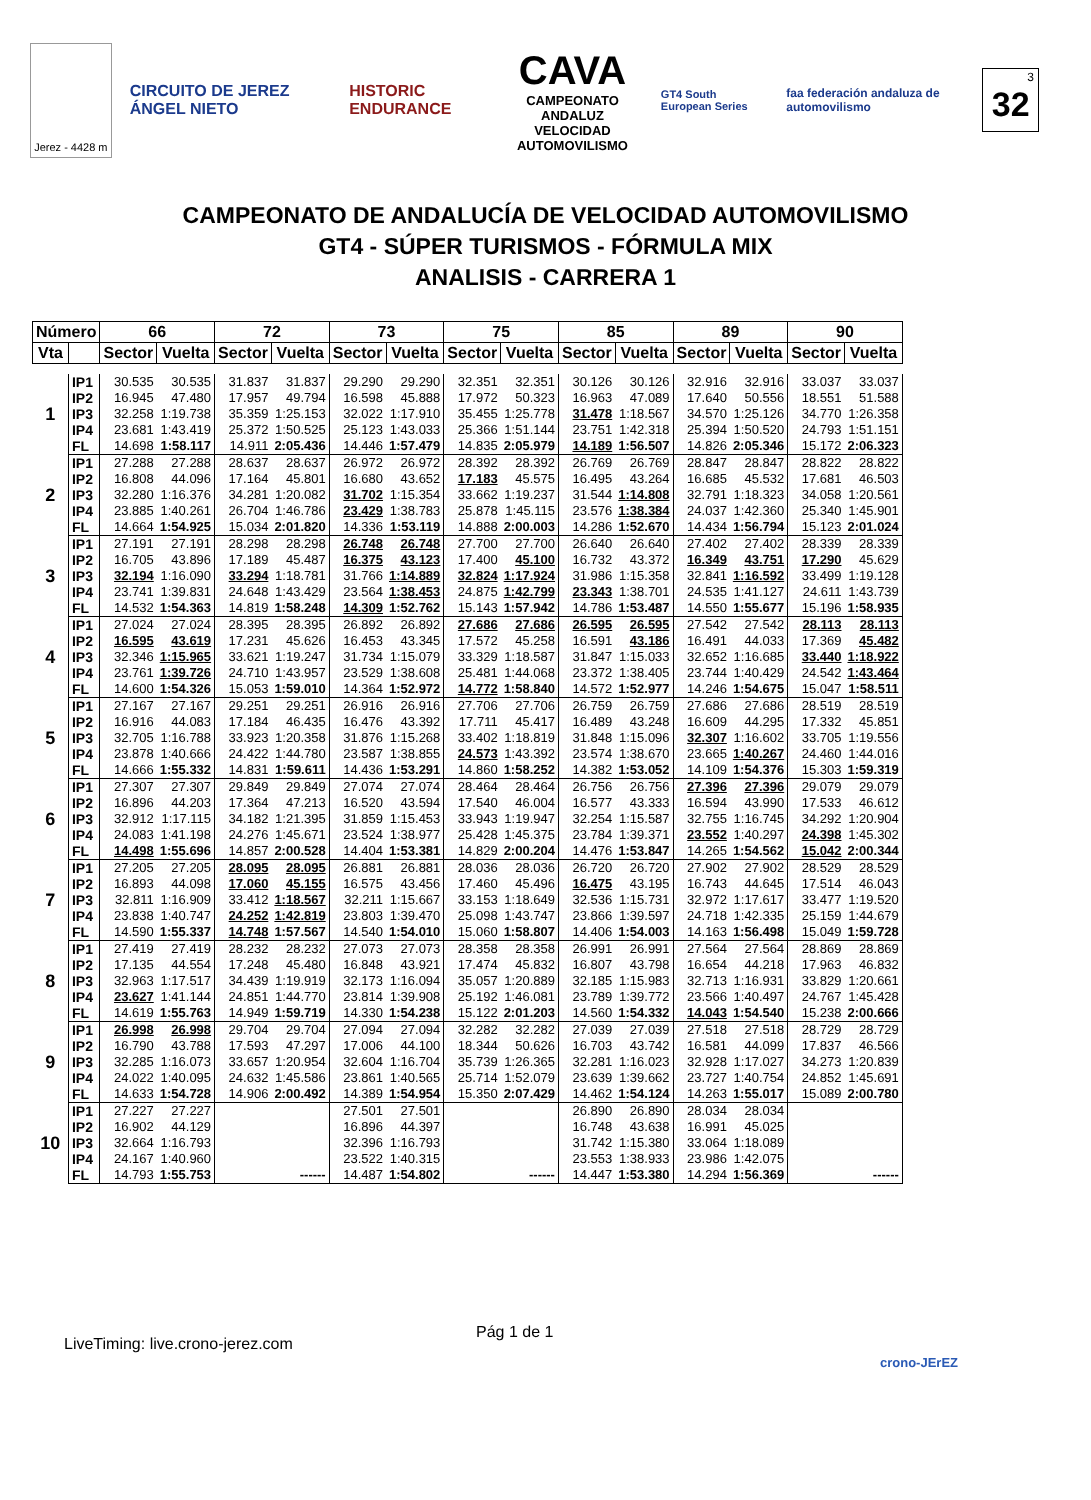Jerez - 4428 m
CIRCUITO DE JEREZ ÁNGEL NIETO HISTORIC ENDURANCE
CAVA
CAMPEONATO ANDALUZ
VELOCIDAD AUTOMOVILISMO
GT4 South European Series
faa federación andaluza de automovilismo
3 32
CAMPEONATO DE ANDALUCÍA DE VELOCIDAD AUTOMOVILISMO
GT4 - SÚPER TURISMOS - FÓRMULA MIX
ANALISIS - CARRERA 1
| Número | | 66 | | 72 | | 73 | | 75 | | 85 | | 89 | | 90 | |
| --- | --- | --- | --- | --- | --- | --- | --- | --- | --- | --- | --- | --- | --- | --- | --- |
| Vta | | Sector | Vuelta | Sector | Vuelta | Sector | Vuelta | Sector | Vuelta | Sector | Vuelta | Sector | Vuelta | Sector | Vuelta |
| 1 | IP1 | 30.535 | 30.535 | 31.837 | 31.837 | 29.290 | 29.290 | 32.351 | 32.351 | 30.126 | 30.126 | 32.916 | 32.916 | 33.037 | 33.037 |
| | IP2 | 16.945 | 47.480 | 17.957 | 49.794 | 16.598 | 45.888 | 17.972 | 50.323 | 16.963 | 47.089 | 17.640 | 50.556 | 18.551 | 51.588 |
| | IP3 | 32.258 | 1:19.738 | 35.359 | 1:25.153 | 32.022 | 1:17.910 | 35.455 | 1:25.778 | 31.478 | 1:18.567 | 34.570 | 1:25.126 | 34.770 | 1:26.358 |
| | IP4 | 23.681 | 1:43.419 | 25.372 | 1:50.525 | 25.123 | 1:43.033 | 25.366 | 1:51.144 | 23.751 | 1:42.318 | 25.394 | 1:50.520 | 24.793 | 1:51.151 |
| | FL | 14.698 | 1:58.117 | 14.911 | 2:05.436 | 14.446 | 1:57.479 | 14.835 | 2:05.979 | 14.189 | 1:56.507 | 14.826 | 2:05.346 | 15.172 | 2:06.323 |
| 2 | IP1 | 27.288 | 27.288 | 28.637 | 28.637 | 26.972 | 26.972 | 28.392 | 28.392 | 26.769 | 26.769 | 28.847 | 28.847 | 28.822 | 28.822 |
| | IP2 | 16.808 | 44.096 | 17.164 | 45.801 | 16.680 | 43.652 | 17.183 | 45.575 | 16.495 | 43.264 | 16.685 | 45.532 | 17.681 | 46.503 |
| | IP3 | 32.280 | 1:16.376 | 34.281 | 1:20.082 | 31.702 | 1:15.354 | 33.662 | 1:19.237 | 31.544 | 1:14.808 | 32.791 | 1:18.323 | 34.058 | 1:20.561 |
| | IP4 | 23.885 | 1:40.261 | 26.704 | 1:46.786 | 23.429 | 1:38.783 | 25.878 | 1:45.115 | 23.576 | 1:38.384 | 24.037 | 1:42.360 | 25.340 | 1:45.901 |
| | FL | 14.664 | 1:54.925 | 15.034 | 2:01.820 | 14.336 | 1:53.119 | 14.888 | 2:00.003 | 14.286 | 1:52.670 | 14.434 | 1:56.794 | 15.123 | 2:01.024 |
| 3 | IP1 | 27.191 | 27.191 | 28.298 | 28.298 | 26.748 | 26.748 | 27.700 | 27.700 | 26.640 | 26.640 | 27.402 | 27.402 | 28.339 | 28.339 |
| | IP2 | 16.705 | 43.896 | 17.189 | 45.487 | 16.375 | 43.123 | 17.400 | 45.100 | 16.732 | 43.372 | 16.349 | 43.751 | 17.290 | 45.629 |
| | IP3 | 32.194 | 1:16.090 | 33.294 | 1:18.781 | 31.766 | 1:14.889 | 32.824 | 1:17.924 | 31.986 | 1:15.358 | 32.841 | 1:16.592 | 33.499 | 1:19.128 |
| | IP4 | 23.741 | 1:39.831 | 24.648 | 1:43.429 | 23.564 | 1:38.453 | 24.875 | 1:42.799 | 23.343 | 1:38.701 | 24.535 | 1:41.127 | 24.611 | 1:43.739 |
| | FL | 14.532 | 1:54.363 | 14.819 | 1:58.248 | 14.309 | 1:52.762 | 15.143 | 1:57.942 | 14.786 | 1:53.487 | 14.550 | 1:55.677 | 15.196 | 1:58.935 |
| 4 | IP1 | 27.024 | 27.024 | 28.395 | 28.395 | 26.892 | 26.892 | 27.686 | 27.686 | 26.595 | 26.595 | 27.542 | 27.542 | 28.113 | 28.113 |
| | IP2 | 16.595 | 43.619 | 17.231 | 45.626 | 16.453 | 43.345 | 17.572 | 45.258 | 16.591 | 43.186 | 16.491 | 44.033 | 17.369 | 45.482 |
| | IP3 | 32.346 | 1:15.965 | 33.621 | 1:19.247 | 31.734 | 1:15.079 | 33.329 | 1:18.587 | 31.847 | 1:15.033 | 32.652 | 1:16.685 | 33.440 | 1:18.922 |
| | IP4 | 23.761 | 1:39.726 | 24.710 | 1:43.957 | 23.529 | 1:38.608 | 25.481 | 1:44.068 | 23.372 | 1:38.405 | 23.744 | 1:40.429 | 24.542 | 1:43.464 |
| | FL | 14.600 | 1:54.326 | 15.053 | 1:59.010 | 14.364 | 1:52.972 | 14.772 | 1:58.840 | 14.572 | 1:52.977 | 14.246 | 1:54.675 | 15.047 | 1:58.511 |
| 5 | IP1 | 27.167 | 27.167 | 29.251 | 29.251 | 26.916 | 26.916 | 27.706 | 27.706 | 26.759 | 26.759 | 27.686 | 27.686 | 28.519 | 28.519 |
| | IP2 | 16.916 | 44.083 | 17.184 | 46.435 | 16.476 | 43.392 | 17.711 | 45.417 | 16.489 | 43.248 | 16.609 | 44.295 | 17.332 | 45.851 |
| | IP3 | 32.705 | 1:16.788 | 33.923 | 1:20.358 | 31.876 | 1:15.268 | 33.402 | 1:18.819 | 31.848 | 1:15.096 | 32.307 | 1:16.602 | 33.705 | 1:19.556 |
| | IP4 | 23.878 | 1:40.666 | 24.422 | 1:44.780 | 23.587 | 1:38.855 | 24.573 | 1:43.392 | 23.574 | 1:38.670 | 23.665 | 1:40.267 | 24.460 | 1:44.016 |
| | FL | 14.666 | 1:55.332 | 14.831 | 1:59.611 | 14.436 | 1:53.291 | 14.860 | 1:58.252 | 14.382 | 1:53.052 | 14.109 | 1:54.376 | 15.303 | 1:59.319 |
| 6 | IP1 | 27.307 | 27.307 | 29.849 | 29.849 | 27.074 | 27.074 | 28.464 | 28.464 | 26.756 | 26.756 | 27.396 | 27.396 | 29.079 | 29.079 |
| | IP2 | 16.896 | 44.203 | 17.364 | 47.213 | 16.520 | 43.594 | 17.540 | 46.004 | 16.577 | 43.333 | 16.594 | 43.990 | 17.533 | 46.612 |
| | IP3 | 32.912 | 1:17.115 | 34.182 | 1:21.395 | 31.859 | 1:15.453 | 33.943 | 1:19.947 | 32.254 | 1:15.587 | 32.755 | 1:16.745 | 34.292 | 1:20.904 |
| | IP4 | 24.083 | 1:41.198 | 24.276 | 1:45.671 | 23.524 | 1:38.977 | 25.428 | 1:45.375 | 23.784 | 1:39.371 | 23.552 | 1:40.297 | 24.398 | 1:45.302 |
| | FL | 14.498 | 1:55.696 | 14.857 | 2:00.528 | 14.404 | 1:53.381 | 14.829 | 2:00.204 | 14.476 | 1:53.847 | 14.265 | 1:54.562 | 15.042 | 2:00.344 |
| 7 | IP1 | 27.205 | 27.205 | 28.095 | 28.095 | 26.881 | 26.881 | 28.036 | 28.036 | 26.720 | 26.720 | 27.902 | 27.902 | 28.529 | 28.529 |
| | IP2 | 16.893 | 44.098 | 17.060 | 45.155 | 16.575 | 43.456 | 17.460 | 45.496 | 16.475 | 43.195 | 16.743 | 44.645 | 17.514 | 46.043 |
| | IP3 | 32.811 | 1:16.909 | 33.412 | 1:18.567 | 32.211 | 1:15.667 | 33.153 | 1:18.649 | 32.536 | 1:15.731 | 32.972 | 1:17.617 | 33.477 | 1:19.520 |
| | IP4 | 23.838 | 1:40.747 | 24.252 | 1:42.819 | 23.803 | 1:39.470 | 25.098 | 1:43.747 | 23.866 | 1:39.597 | 24.718 | 1:42.335 | 25.159 | 1:44.679 |
| | FL | 14.590 | 1:55.337 | 14.748 | 1:57.567 | 14.540 | 1:54.010 | 15.060 | 1:58.807 | 14.406 | 1:54.003 | 14.163 | 1:56.498 | 15.049 | 1:59.728 |
| 8 | IP1 | 27.419 | 27.419 | 28.232 | 28.232 | 27.073 | 27.073 | 28.358 | 28.358 | 26.991 | 26.991 | 27.564 | 27.564 | 28.869 | 28.869 |
| | IP2 | 17.135 | 44.554 | 17.248 | 45.480 | 16.848 | 43.921 | 17.474 | 45.832 | 16.807 | 43.798 | 16.654 | 44.218 | 17.963 | 46.832 |
| | IP3 | 32.963 | 1:17.517 | 34.439 | 1:19.919 | 32.173 | 1:16.094 | 35.057 | 1:20.889 | 32.185 | 1:15.983 | 32.713 | 1:16.931 | 33.829 | 1:20.661 |
| | IP4 | 23.627 | 1:41.144 | 24.851 | 1:44.770 | 23.814 | 1:39.908 | 25.192 | 1:46.081 | 23.789 | 1:39.772 | 23.566 | 1:40.497 | 24.767 | 1:45.428 |
| | FL | 14.619 | 1:55.763 | 14.949 | 1:59.719 | 14.330 | 1:54.238 | 15.122 | 2:01.203 | 14.560 | 1:54.332 | 14.043 | 1:54.540 | 15.238 | 2:00.666 |
| 9 | IP1 | 26.998 | 26.998 | 29.704 | 29.704 | 27.094 | 27.094 | 32.282 | 32.282 | 27.039 | 27.039 | 27.518 | 27.518 | 28.729 | 28.729 |
| | IP2 | 16.790 | 43.788 | 17.593 | 47.297 | 17.006 | 44.100 | 18.344 | 50.626 | 16.703 | 43.742 | 16.581 | 44.099 | 17.837 | 46.566 |
| | IP3 | 32.285 | 1:16.073 | 33.657 | 1:20.954 | 32.604 | 1:16.704 | 35.739 | 1:26.365 | 32.281 | 1:16.023 | 32.928 | 1:17.027 | 34.273 | 1:20.839 |
| | IP4 | 24.022 | 1:40.095 | 24.632 | 1:45.586 | 23.861 | 1:40.565 | 25.714 | 1:52.079 | 23.639 | 1:39.662 | 23.727 | 1:40.754 | 24.852 | 1:45.691 |
| | FL | 14.633 | 1:54.728 | 14.906 | 2:00.492 | 14.389 | 1:54.954 | 15.350 | 2:07.429 | 14.462 | 1:54.124 | 14.263 | 1:55.017 | 15.089 | 2:00.780 |
| 10 | IP1 | 27.227 | 27.227 | | | 27.501 | 27.501 | | | 26.890 | 26.890 | 28.034 | 28.034 | | |
| | IP2 | 16.902 | 44.129 | | | 16.896 | 44.397 | | | 16.748 | 43.638 | 16.991 | 45.025 | | |
| | IP3 | 32.664 | 1:16.793 | | | 32.396 | 1:16.793 | | | 31.742 | 1:15.380 | 33.064 | 1:18.089 | | |
| | IP4 | 24.167 | 1:40.960 | | | 23.522 | 1:40.315 | | | 23.553 | 1:38.933 | 23.986 | 1:42.075 | | |
| | FL | 14.793 | 1:55.753 | | ------ | 14.487 | 1:54.802 | | ------ | 14.447 | 1:53.380 | 14.294 | 1:56.369 | | ------ |
Pág 1 de 1
LiveTiming: live.crono-jerez.com
crono-JErEZ